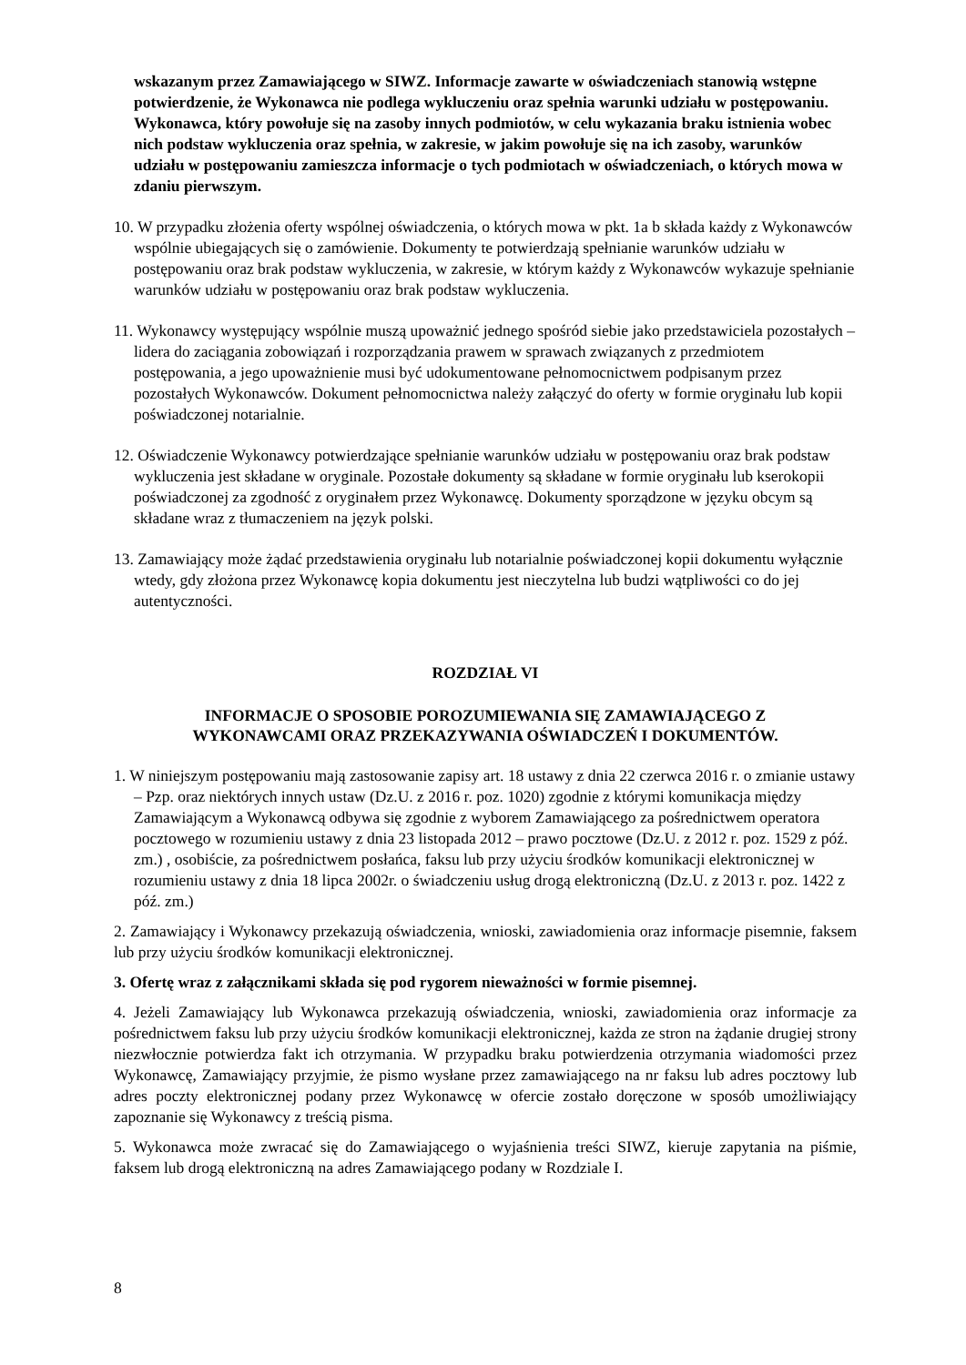wskazanym przez Zamawiającego w SIWZ. Informacje zawarte w oświadczeniach stanowią wstępne potwierdzenie, że Wykonawca nie podlega wykluczeniu oraz spełnia warunki udziału w postępowaniu. Wykonawca, który powołuje się na zasoby innych podmiotów, w celu wykazania braku istnienia wobec nich podstaw wykluczenia oraz spełnia, w zakresie, w jakim powołuje się na ich zasoby, warunków udziału w postępowaniu zamieszcza informacje o tych podmiotach w oświadczeniach, o których mowa w zdaniu pierwszym.
10. W przypadku złożenia oferty wspólnej oświadczenia, o których mowa w pkt. 1a b składa każdy z Wykonawców wspólnie ubiegających się o zamówienie. Dokumenty te potwierdzają spełnianie warunków udziału w postępowaniu oraz brak podstaw wykluczenia, w zakresie, w którym każdy z Wykonawców wykazuje spełnianie warunków udziału w postępowaniu oraz brak podstaw wykluczenia.
11. Wykonawcy występujący wspólnie muszą upoważnić jednego spośród siebie jako przedstawiciela pozostałych – lidera do zaciągania zobowiązań i rozporządzania prawem w sprawach związanych z przedmiotem postępowania, a jego upoważnienie musi być udokumentowane pełnomocnictwem podpisanym przez pozostałych Wykonawców. Dokument pełnomocnictwa należy załączyć do oferty w formie oryginału lub kopii poświadczonej notarialnie.
12. Oświadczenie Wykonawcy potwierdzające spełnianie warunków udziału w postępowaniu oraz brak podstaw wykluczenia jest składane w oryginale. Pozostałe dokumenty są składane w formie oryginału lub kserokopii poświadczonej za zgodność z oryginałem przez Wykonawcę. Dokumenty sporządzone w języku obcym są składane wraz z tłumaczeniem na język polski.
13. Zamawiający może żądać przedstawienia oryginału lub notarialnie poświadczonej kopii dokumentu wyłącznie wtedy, gdy złożona przez Wykonawcę kopia dokumentu jest nieczytelna lub budzi wątpliwości co do jej autentyczności.
ROZDZIAŁ VI
INFORMACJE O SPOSOBIE POROZUMIEWANIA SIĘ ZAMAWIAJĄCEGO Z
WYKONAWCAMI ORAZ PRZEKAZYWANIA OŚWIADCZEŃ I DOKUMENTÓW.
1. W niniejszym postępowaniu mają zastosowanie zapisy art. 18 ustawy z dnia 22 czerwca 2016 r. o zmianie ustawy – Pzp. oraz niektórych innych ustaw (Dz.U. z 2016 r. poz. 1020) zgodnie z którymi komunikacja między Zamawiającym a Wykonawcą odbywa się zgodnie z wyborem Zamawiającego za pośrednictwem operatora pocztowego w rozumieniu ustawy z dnia 23 listopada 2012 – prawo pocztowe (Dz.U. z 2012 r. poz. 1529 z póź. zm.) , osobiście, za pośrednictwem posłańca, faksu lub przy użyciu środków komunikacji elektronicznej w rozumieniu ustawy z dnia 18 lipca 2002r. o świadczeniu usług drogą elektroniczną (Dz.U. z 2013 r. poz. 1422 z póź. zm.)
2. Zamawiający i Wykonawcy przekazują oświadczenia, wnioski, zawiadomienia oraz informacje pisemnie, faksem lub przy użyciu środków komunikacji elektronicznej.
3. Ofertę wraz z załącznikami składa się pod rygorem nieważności w formie pisemnej.
4. Jeżeli Zamawiający lub Wykonawca przekazują oświadczenia, wnioski, zawiadomienia oraz informacje za pośrednictwem faksu lub przy użyciu środków komunikacji elektronicznej, każda ze stron na żądanie drugiej strony niezwłocznie potwierdza fakt ich otrzymania. W przypadku braku potwierdzenia otrzymania wiadomości przez Wykonawcę, Zamawiający przyjmie, że pismo wysłane przez zamawiającego na nr faksu lub adres pocztowy lub adres poczty elektronicznej podany przez Wykonawcę w ofercie zostało doręczone w sposób umożliwiający zapoznanie się Wykonawcy z treścią pisma.
5. Wykonawca może zwracać się do Zamawiającego o wyjaśnienia treści SIWZ, kieruje zapytania na piśmie, faksem lub drogą elektroniczną na adres Zamawiającego podany w Rozdziale I.
8